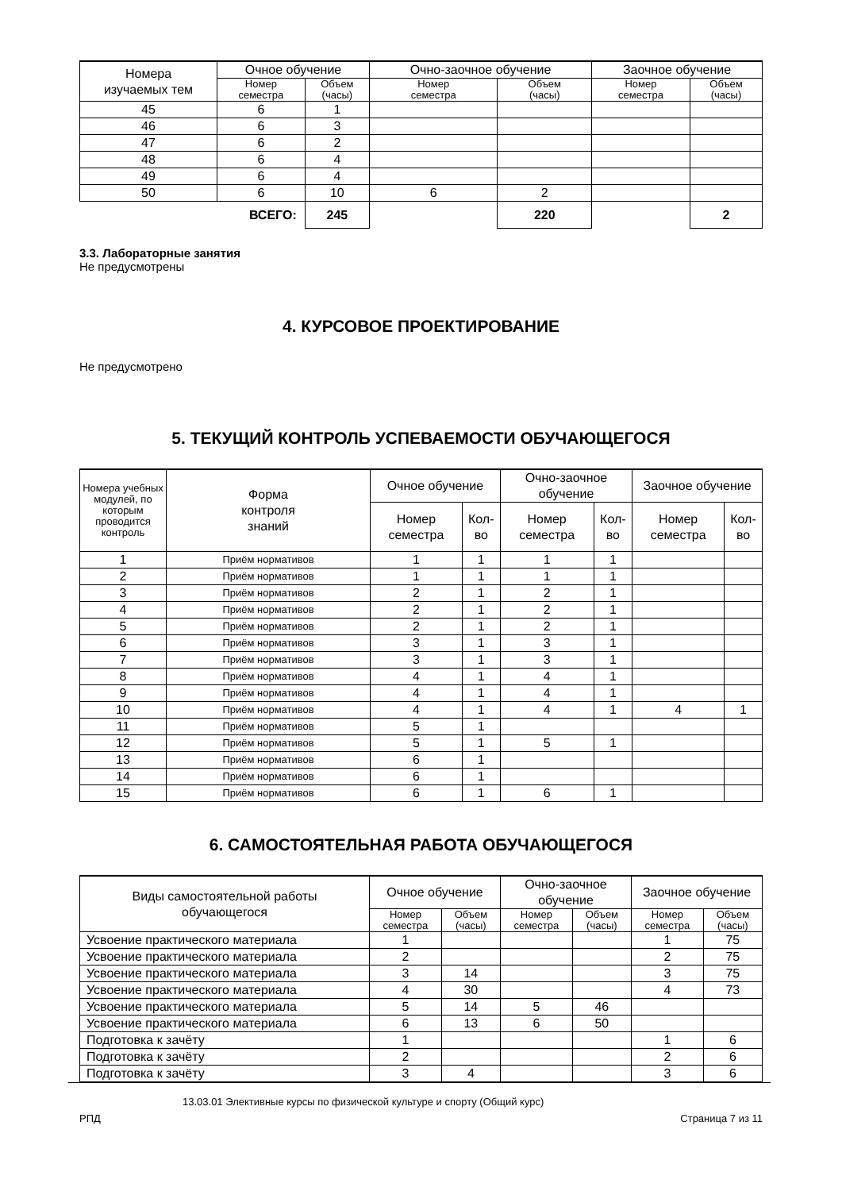| Номера изучаемых тем | Очное обучение | | Очно-заочное обучение | | Заочное обучение | |
| --- | --- | --- | --- | --- | --- | --- |
| | Номер семестра | Объем (часы) | Номер семестра | Объем (часы) | Номер семестра | Объем (часы) |
| 45 | 6 | 1 | | | | |
| 46 | 6 | 3 | | | | |
| 47 | 6 | 2 | | | | |
| 48 | 6 | 4 | | | | |
| 49 | 6 | 4 | | | | |
| 50 | 6 | 10 | 6 | 2 | | |
| ВСЕГО: | | 245 | | 220 | | 2 |
3.3. Лабораторные занятия
Не предусмотрены
4. КУРСОВОЕ ПРОЕКТИРОВАНИЕ
Не предусмотрено
5. ТЕКУЩИЙ КОНТРОЛЬ УСПЕВАЕМОСТИ ОБУЧАЮЩЕГОСЯ
| Номера учебных модулей, по которым проводится контроль | Форма контроля знаний | Очное обучение | | Очно-заочное обучение | | Заочное обучение | |
| --- | --- | --- | --- | --- | --- | --- | --- |
| | | Номер семестра | Кол-во | Номер семестра | Кол-во | Номер семестра | Кол-во |
| 1 | Приём нормативов | 1 | 1 | 1 | 1 | | |
| 2 | Приём нормативов | 1 | 1 | 1 | 1 | | |
| 3 | Приём нормативов | 2 | 1 | 2 | 1 | | |
| 4 | Приём нормативов | 2 | 1 | 2 | 1 | | |
| 5 | Приём нормативов | 2 | 1 | 2 | 1 | | |
| 6 | Приём нормативов | 3 | 1 | 3 | 1 | | |
| 7 | Приём нормативов | 3 | 1 | 3 | 1 | | |
| 8 | Приём нормативов | 4 | 1 | 4 | 1 | | |
| 9 | Приём нормативов | 4 | 1 | 4 | 1 | | |
| 10 | Приём нормативов | 4 | 1 | 4 | 1 | 4 | 1 |
| 11 | Приём нормативов | 5 | 1 | | | | |
| 12 | Приём нормативов | 5 | 1 | 5 | 1 | | |
| 13 | Приём нормативов | 6 | 1 | | | | |
| 14 | Приём нормативов | 6 | 1 | | | | |
| 15 | Приём нормативов | 6 | 1 | 6 | 1 | | |
6. САМОСТОЯТЕЛЬНАЯ РАБОТА ОБУЧАЮЩЕГОСЯ
| Виды самостоятельной работы обучающегося | Очное обучение | | Очно-заочное обучение | | Заочное обучение | |
| --- | --- | --- | --- | --- | --- | --- |
| | Номер семестра | Объем (часы) | Номер семестра | Объем (часы) | Номер семестра | Объем (часы) |
| Усвоение практического материала | 1 | | | | 1 | 75 |
| Усвоение практического материала | 2 | | | | 2 | 75 |
| Усвоение практического материала | 3 | 14 | | | 3 | 75 |
| Усвоение практического материала | 4 | 30 | | | 4 | 73 |
| Усвоение практического материала | 5 | 14 | 5 | 46 | | |
| Усвоение практического материала | 6 | 13 | 6 | 50 | | |
| Подготовка к зачёту | 1 | | | | 1 | 6 |
| Подготовка к зачёту | 2 | | | | 2 | 6 |
| Подготовка к зачёту | 3 | 4 | | | 3 | 6 |
13.03.01 Элективные курсы по физической культуре и спорту (Общий курс)
РПД Страница 7 из 11